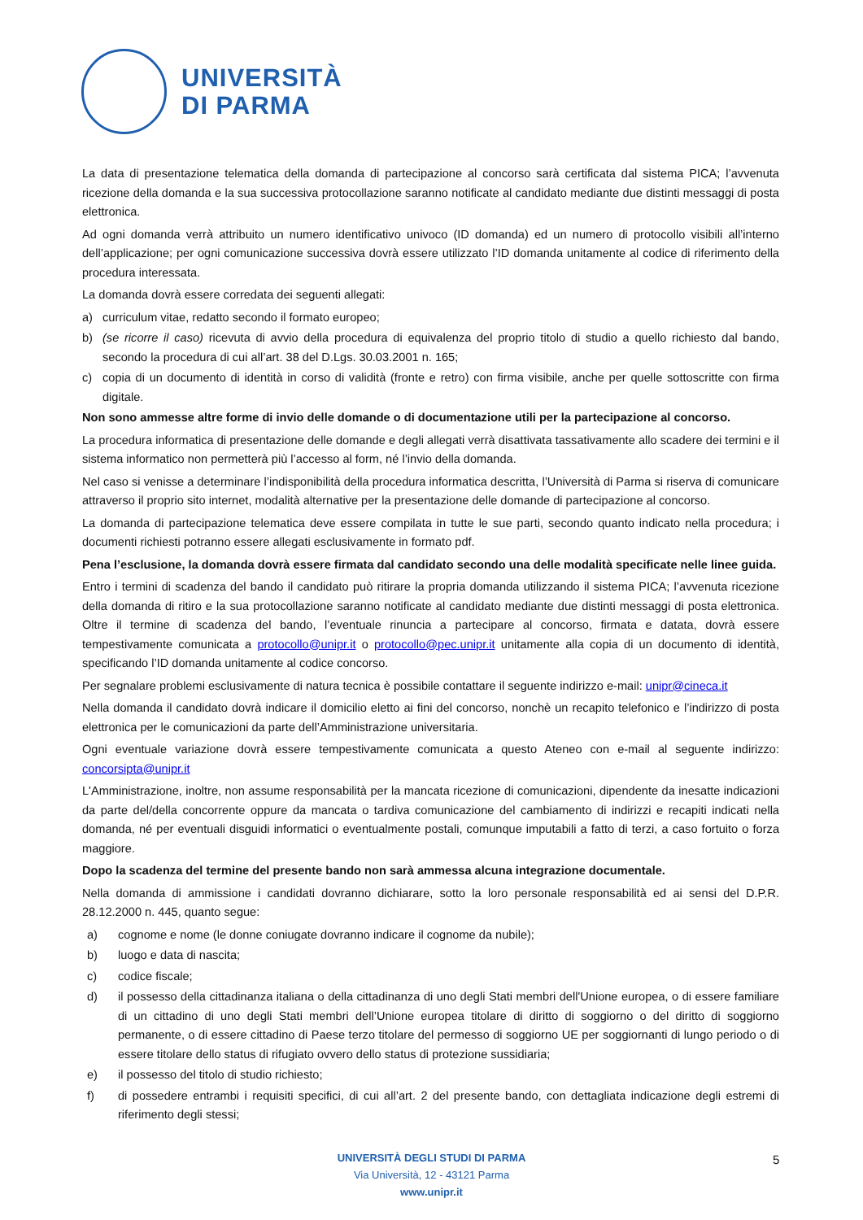UNIVERSITÀ
DI PARMA
La data di presentazione telematica della domanda di partecipazione al concorso sarà certificata dal sistema PICA; l’avvenuta ricezione della domanda e la sua successiva protocollazione saranno notificate al candidato mediante due distinti messaggi di posta elettronica.
Ad ogni domanda verrà attribuito un numero identificativo univoco (ID domanda) ed un numero di protocollo visibili all’interno dell’applicazione; per ogni comunicazione successiva dovrà essere utilizzato l’ID domanda unitamente al codice di riferimento della procedura interessata.
La domanda dovrà essere corredata dei seguenti allegati:
a) curriculum vitae, redatto secondo il formato europeo;
b) (se ricorre il caso) ricevuta di avvio della procedura di equivalenza del proprio titolo di studio a quello richiesto dal bando, secondo la procedura di cui all’art. 38 del D.Lgs. 30.03.2001 n. 165;
c) copia di un documento di identità in corso di validità (fronte e retro) con firma visibile, anche per quelle sottoscritte con firma digitale.
Non sono ammesse altre forme di invio delle domande o di documentazione utili per la partecipazione al concorso.
La procedura informatica di presentazione delle domande e degli allegati verrà disattivata tassativamente allo scadere dei termini e il sistema informatico non permetterà più l’accesso al form, né l’invio della domanda.
Nel caso si venisse a determinare l’indisponibilità della procedura informatica descritta, l’Università di Parma si riserva di comunicare attraverso il proprio sito internet, modalità alternative per la presentazione delle domande di partecipazione al concorso.
La domanda di partecipazione telematica deve essere compilata in tutte le sue parti, secondo quanto indicato nella procedura; i documenti richiesti potranno essere allegati esclusivamente in formato pdf.
Pena l’esclusione, la domanda dovrà essere firmata dal candidato secondo una delle modalità specificate nelle linee guida.
Entro i termini di scadenza del bando il candidato può ritirare la propria domanda utilizzando il sistema PICA; l’avvenuta ricezione della domanda di ritiro e la sua protocollazione saranno notificate al candidato mediante due distinti messaggi di posta elettronica. Oltre il termine di scadenza del bando, l’eventuale rinuncia a partecipare al concorso, firmata e datata, dovrà essere tempestivamente comunicata a protocollo@unipr.it o protocollo@pec.unipr.it unitamente alla copia di un documento di identità, specificando l’ID domanda unitamente al codice concorso.
Per segnalare problemi esclusivamente di natura tecnica è possibile contattare il seguente indirizzo e-mail: unipr@cineca.it
Nella domanda il candidato dovrà indicare il domicilio eletto ai fini del concorso, nonchè un recapito telefonico e l’indirizzo di posta elettronica per le comunicazioni da parte dell’Amministrazione universitaria.
Ogni eventuale variazione dovrà essere tempestivamente comunicata a questo Ateneo con e-mail al seguente indirizzo: concorsipta@unipr.it
L'Amministrazione, inoltre, non assume responsabilità per la mancata ricezione di comunicazioni, dipendente da inesatte indicazioni da parte del/della concorrente oppure da mancata o tardiva comunicazione del cambiamento di indirizzi e recapiti indicati nella domanda, né per eventuali disguidi informatici o eventualmente postali, comunque imputabili a fatto di terzi, a caso fortuito o forza maggiore.
Dopo la scadenza del termine del presente bando non sarà ammessa alcuna integrazione documentale.
Nella domanda di ammissione i candidati dovranno dichiarare, sotto la loro personale responsabilità ed ai sensi del D.P.R. 28.12.2000 n. 445, quanto segue:
a) cognome e nome (le donne coniugate dovranno indicare il cognome da nubile);
b) luogo e data di nascita;
c) codice fiscale;
d) il possesso della cittadinanza italiana o della cittadinanza di uno degli Stati membri dell'Unione europea, o di essere familiare di un cittadino di uno degli Stati membri dell’Unione europea titolare di diritto di soggiorno o del diritto di soggiorno permanente, o di essere cittadino di Paese terzo titolare del permesso di soggiorno UE per soggiornanti di lungo periodo o di essere titolare dello status di rifugiato ovvero dello status di protezione sussidiaria;
e) il possesso del titolo di studio richiesto;
f) di possedere entrambi i requisiti specifici, di cui all’art. 2 del presente bando, con dettagliata indicazione degli estremi di riferimento degli stessi;
UNIVERSITÀ DEGLI STUDI DI PARMA
Via Università, 12 - 43121 Parma
www.unipr.it
5